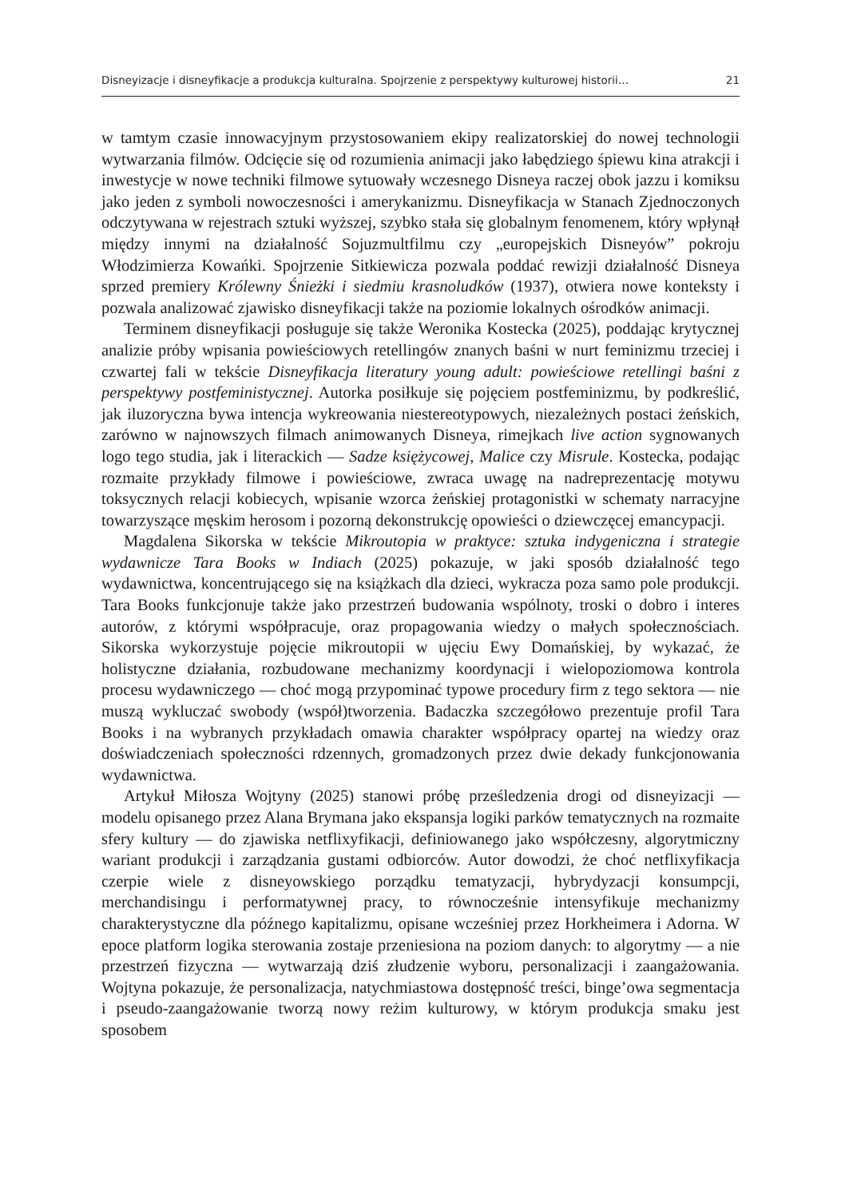Disneyizacje i disneyfikacje a produkcja kulturalna. Spojrzenie z perspektywy kulturowej historii… 21
w tamtym czasie innowacyjnym przystosowaniem ekipy realizatorskiej do nowej technologii wytwarzania filmów. Odcięcie się od rozumienia animacji jako łabędziego śpiewu kina atrakcji i inwestycje w nowe techniki filmowe sytuowały wczesnego Disneya raczej obok jazzu i komiksu jako jeden z symboli nowoczesności i amerykanizmu. Disneyfikacja w Stanach Zjednoczonych odczytywana w rejestrach sztuki wyższej, szybko stała się globalnym fenomenem, który wpłynął między innymi na działalność Sojuzmultfilmu czy „europejskich Disneyów” pokroju Włodzimierza Kowańki. Spojrzenie Sitkiewicza pozwala poddać rewizji działalność Disneya sprzed premiery Królewny Śnieżki i siedmiu krasnoludków (1937), otwiera nowe konteksty i pozwala analizować zjawisko disneyfikacji także na poziomie lokalnych ośrodków animacji.
Terminem disneyfikacji posługuje się także Weronika Kostecka (2025), poddając krytycznej analizie próby wpisania powieściowych retellingów znanych baśni w nurt feminizmu trzeciej i czwartej fali w tekście Disneyfikacja literatury young adult: powieściowe retellingi baśni z perspektywy postfeministycznej. Autorka posiłkuje się pojęciem postfeminizmu, by podkreślić, jak iluzoryczna bywa intencja wykreowania niestereotypowych, niezależnych postaci żeńskich, zarówno w najnowszych filmach animowanych Disneya, rimejkach live action sygnowanych logo tego studia, jak i literackich — Sadze księżycowej, Malice czy Misrule. Kostecka, podając rozmaite przykłady filmowe i powieściowe, zwraca uwagę na nadreprezentację motywu toksycznych relacji kobiecych, wpisanie wzorca żeńskiej protagonistki w schematy narracyjne towarzyszące męskim herosom i pozorną dekonstrukcję opowieści o dziewczęcej emancypacji.
Magdalena Sikorska w tekście Mikroutopia w praktyce: sztuka indygeniczna i strategie wydawnicze Tara Books w Indiach (2025) pokazuje, w jaki sposób działalność tego wydawnictwa, koncentrującego się na książkach dla dzieci, wykracza poza samo pole produkcji. Tara Books funkcjonuje także jako przestrzeń budowania wspólnoty, troski o dobro i interes autorów, z którymi współpracuje, oraz propagowania wiedzy o małych społecznościach. Sikorska wykorzystuje pojęcie mikroutopii w ujęciu Ewy Domańskiej, by wykazać, że holistyczne działania, rozbudowane mechanizmy koordynacji i wielopoziomowa kontrola procesu wydawniczego — choć mogą przypominać typowe procedury firm z tego sektora — nie muszą wykluczać swobody (współ)tworzenia. Badaczka szczegółowo prezentuje profil Tara Books i na wybranych przykładach omawia charakter współpracy opartej na wiedzy oraz doświadczeniach społeczności rdzennych, gromadzonych przez dwie dekady funkcjonowania wydawnictwa.
Artykuł Miłosza Wojtyny (2025) stanowi próbę prześledzenia drogi od disneyizacji — modelu opisanego przez Alana Brymana jako ekspansja logiki parków tematycznych na rozmaite sfery kultury — do zjawiska netflixyfikacji, definiowanego jako współczesny, algorytmiczny wariant produkcji i zarządzania gustami odbiorców. Autor dowodzi, że choć netflixyfikacja czerpie wiele z disneyowskiego porządku tematyzacji, hybrydyzacji konsumpcji, merchandisingu i performatywnej pracy, to równocześnie intensyfikuje mechanizmy charakterystyczne dla późnego kapitalizmu, opisane wcześniej przez Horkheimera i Adorna. W epoce platform logika sterowania zostaje przeniesiona na poziom danych: to algorytmy — a nie przestrzeń fizyczna — wytwarzają dziś złudzenie wyboru, personalizacji i zaangażowania. Wojtyna pokazuje, że personalizacja, natychmiastowa dostępność treści, binge’owa segmentacja i pseudo-zaangażowanie tworzą nowy reżim kulturowy, w którym produkcja smaku jest sposobem